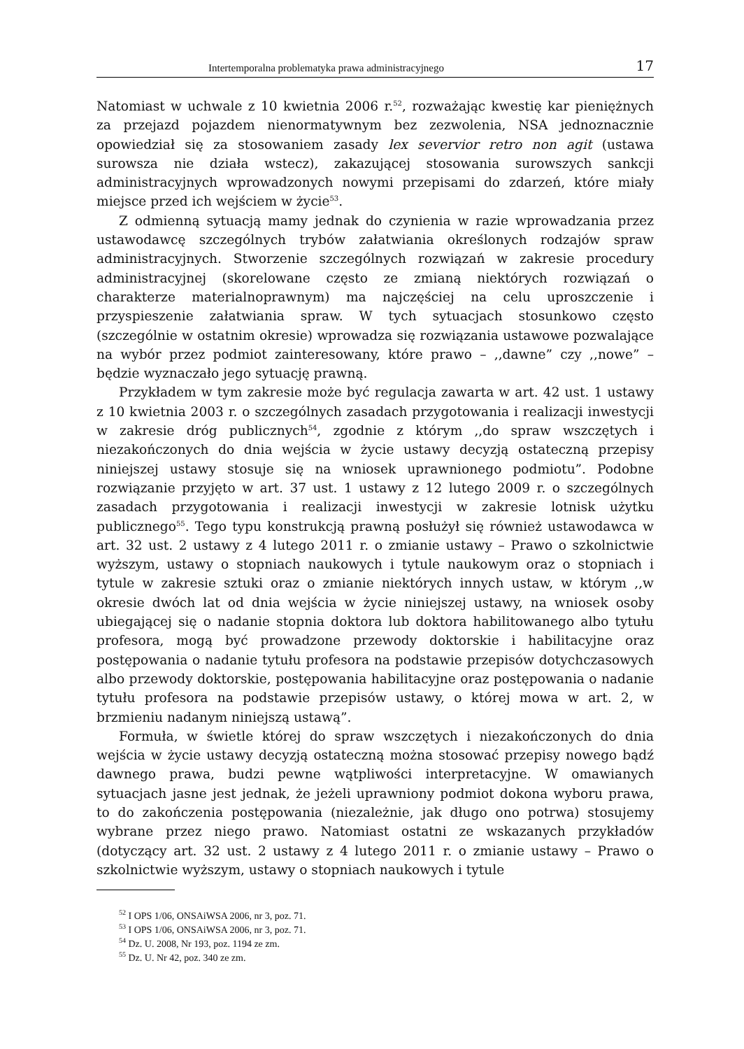Intertemporalna problematyka prawa administracyjnego 17
Natomiast w uchwale z 10 kwietnia 2006 r.<sup>52</sup>, rozważając kwestię kar pieniężnych za przejazd pojazdem nienormatywnym bez zezwolenia, NSA jednoznacznie opowiedział się za stosowaniem zasady lex severvior retro non agit (ustawa surowsza nie działa wstecz), zakazującej stosowania surowszych sankcji administracyjnych wprowadzonych nowymi przepisami do zdarzeń, które miały miejsce przed ich wejściem w życie<sup>53</sup>.
Z odmienną sytuacją mamy jednak do czynienia w razie wprowadzania przez ustawodawcę szczególnych trybów załatwiania określonych rodzajów spraw administracyjnych. Stworzenie szczególnych rozwiązań w zakresie procedury administracyjnej (skorelowane często ze zmianą niektórych rozwiązań o charakterze materialnoprawnym) ma najczęściej na celu uproszczenie i przyspieszenie załatwiania spraw. W tych sytuacjach stosunkowo często (szczególnie w ostatnim okresie) wprowadza się rozwiązania ustawowe pozwalające na wybór przez podmiot zainteresowany, które prawo – ,,dawne” czy ,,nowe” – będzie wyznaczało jego sytuację prawną.
Przykładem w tym zakresie może być regulacja zawarta w art. 42 ust. 1 ustawy z 10 kwietnia 2003 r. o szczególnych zasadach przygotowania i realizacji inwestycji w zakresie dróg publicznych<sup>54</sup>, zgodnie z którym ,,do spraw wszczętych i niezakończonych do dnia wejścia w życie ustawy decyzją ostateczną przepisy niniejszej ustawy stosuje się na wniosek uprawnionego podmiotu”. Podobne rozwiązanie przyjęto w art. 37 ust. 1 ustawy z 12 lutego 2009 r. o szczególnych zasadach przygotowania i realizacji inwestycji w zakresie lotnisk użytku publicznego<sup>55</sup>. Tego typu konstrukcją prawną posłużył się również ustawodawca w art. 32 ust. 2 ustawy z 4 lutego 2011 r. o zmianie ustawy – Prawo o szkolnictwie wyższym, ustawy o stopniach naukowych i tytule naukowym oraz o stopniach i tytule w zakresie sztuki oraz o zmianie niektórych innych ustaw, w którym ,,w okresie dwóch lat od dnia wejścia w życie niniejszej ustawy, na wniosek osoby ubiegającej się o nadanie stopnia doktora lub doktora habilitowanego albo tytułu profesora, mogą być prowadzone przewody doktorskie i habilitacyjne oraz postępowania o nadanie tytułu profesora na podstawie przepisów dotychczasowych albo przewody doktorskie, postępowania habilitacyjne oraz postępowania o nadanie tytułu profesora na podstawie przepisów ustawy, o której mowa w art. 2, w brzmieniu nadanym niniejszą ustawą”.
Formuła, w świetle której do spraw wszczętych i niezakończonych do dnia wejścia w życie ustawy decyzją ostateczną można stosować przepisy nowego bądź dawnego prawa, budzi pewne wątpliwości interpretacyjne. W omawianych sytuacjach jasne jest jednak, że jeżeli uprawniony podmiot dokona wyboru prawa, to do zakończenia postępowania (niezależnie, jak długo ono potrwa) stosujemy wybrane przez niego prawo. Natomiast ostatni ze wskazanych przykładów (dotyczący art. 32 ust. 2 ustawy z 4 lutego 2011 r. o zmianie ustawy – Prawo o szkolnictwie wyższym, ustawy o stopniach naukowych i tytule
<sup>52</sup> I OPS 1/06, ONSAiWSA 2006, nr 3, poz. 71.
<sup>53</sup> I OPS 1/06, ONSAiWSA 2006, nr 3, poz. 71.
<sup>54</sup> Dz. U. 2008, Nr 193, poz. 1194 ze zm.
<sup>55</sup> Dz. U. Nr 42, poz. 340 ze zm.